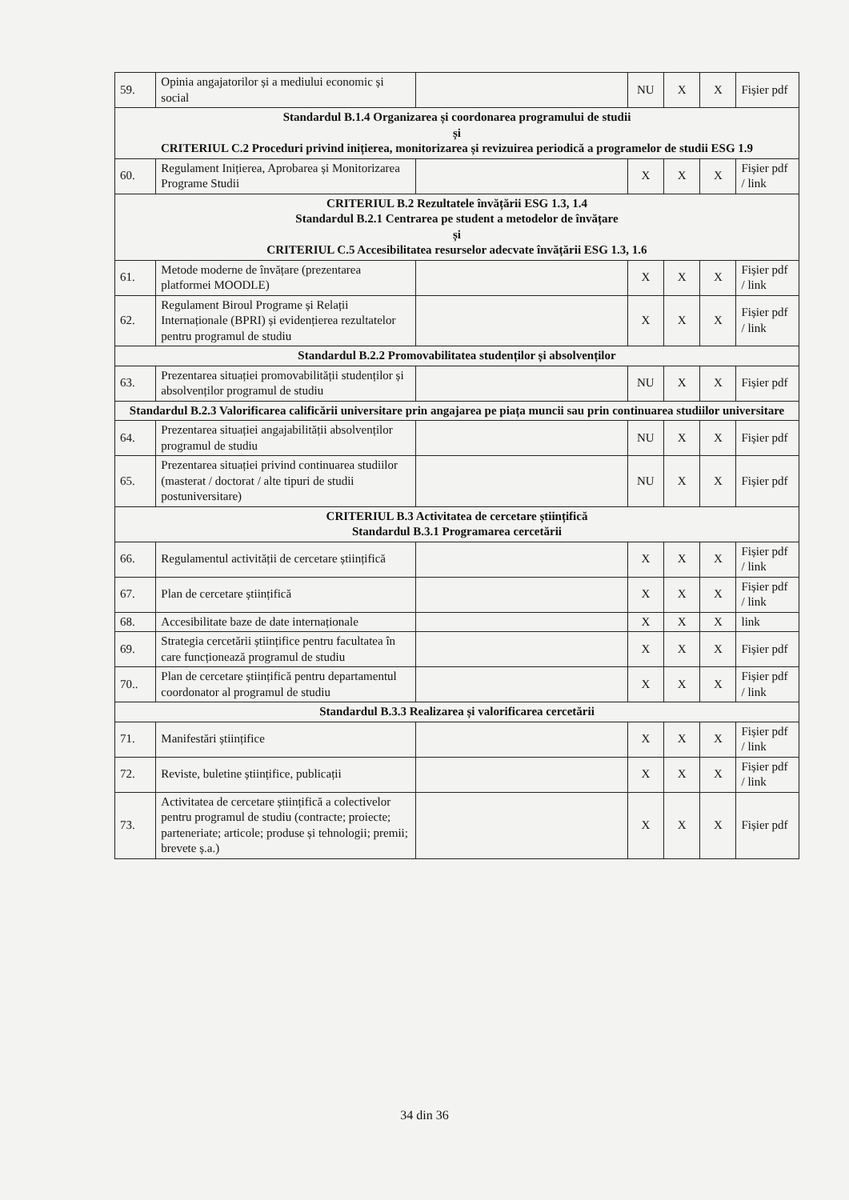| 59. | Opinia angajatorilor și a mediului economic și social | | NU | X | X | Fișier pdf |
| Standardul B.1.4 Organizarea și coordonarea programului de studii și CRITERIUL C.2 Proceduri privind inițierea, monitorizarea și revizuirea periodică a programelor de studii ESG 1.9 | | | | | | |
| 60. | Regulament Inițierea, Aprobarea și Monitorizarea Programe Studii | | X | X | X | Fișier pdf / link |
| CRITERIUL B.2 Rezultatele învățării ESG 1.3, 1.4 Standardul B.2.1 Centrarea pe student a metodelor de învățare și CRITERIUL C.5 Accesibilitatea resurselor adecvate învățării ESG 1.3, 1.6 | | | | | | |
| 61. | Metode moderne de învățare (prezentarea platformei MOODLE) | | X | X | X | Fișier pdf / link |
| 62. | Regulament Biroul Programe și Relații Internaționale (BPRI) și evidențierea rezultatelor pentru programul de studiu | | X | X | X | Fișier pdf / link |
| Standardul B.2.2 Promovabilitatea studenților și absolvenților | | | | | | |
| 63. | Prezentarea situației promovabilității studenților și absolvenților programul de studiu | | NU | X | X | Fișier pdf |
| Standardul B.2.3 Valorificarea calificării universitare prin angajarea pe piața muncii sau prin continuarea studiilor universitare | | | | | | |
| 64. | Prezentarea situației angajabilității absolvenților programul de studiu | | NU | X | X | Fișier pdf |
| 65. | Prezentarea situației privind continuarea studiilor (masterat / doctorat / alte tipuri de studii postuniversitare) | | NU | X | X | Fișier pdf |
| CRITERIUL B.3 Activitatea de cercetare științifică Standardul B.3.1 Programarea cercetării | | | | | | |
| 66. | Regulamentul activității de cercetare științifică | | X | X | X | Fișier pdf / link |
| 67. | Plan de cercetare științifică | | X | X | X | Fișier pdf / link |
| 68. | Accesibilitate baze de date internaționale | | X | X | X | link |
| 69. | Strategia cercetării științifice pentru facultatea în care funcționează programul de studiu | | X | X | X | Fișier pdf |
| 70.. | Plan de cercetare științifică pentru departamentul coordonator al programul de studiu | | X | X | X | Fișier pdf / link |
| Standardul B.3.3 Realizarea și valorificarea cercetării | | | | | | |
| 71. | Manifestări științifice | | X | X | X | Fișier pdf / link |
| 72. | Reviste, buletine științifice, publicații | | X | X | X | Fișier pdf / link |
| 73. | Activitatea de cercetare științifică a colectivelor pentru programul de studiu (contracte; proiecte; parteneriate; articole; produse și tehnologii; premii; brevete ș.a.) | | X | X | X | Fișier pdf |
34 din 36